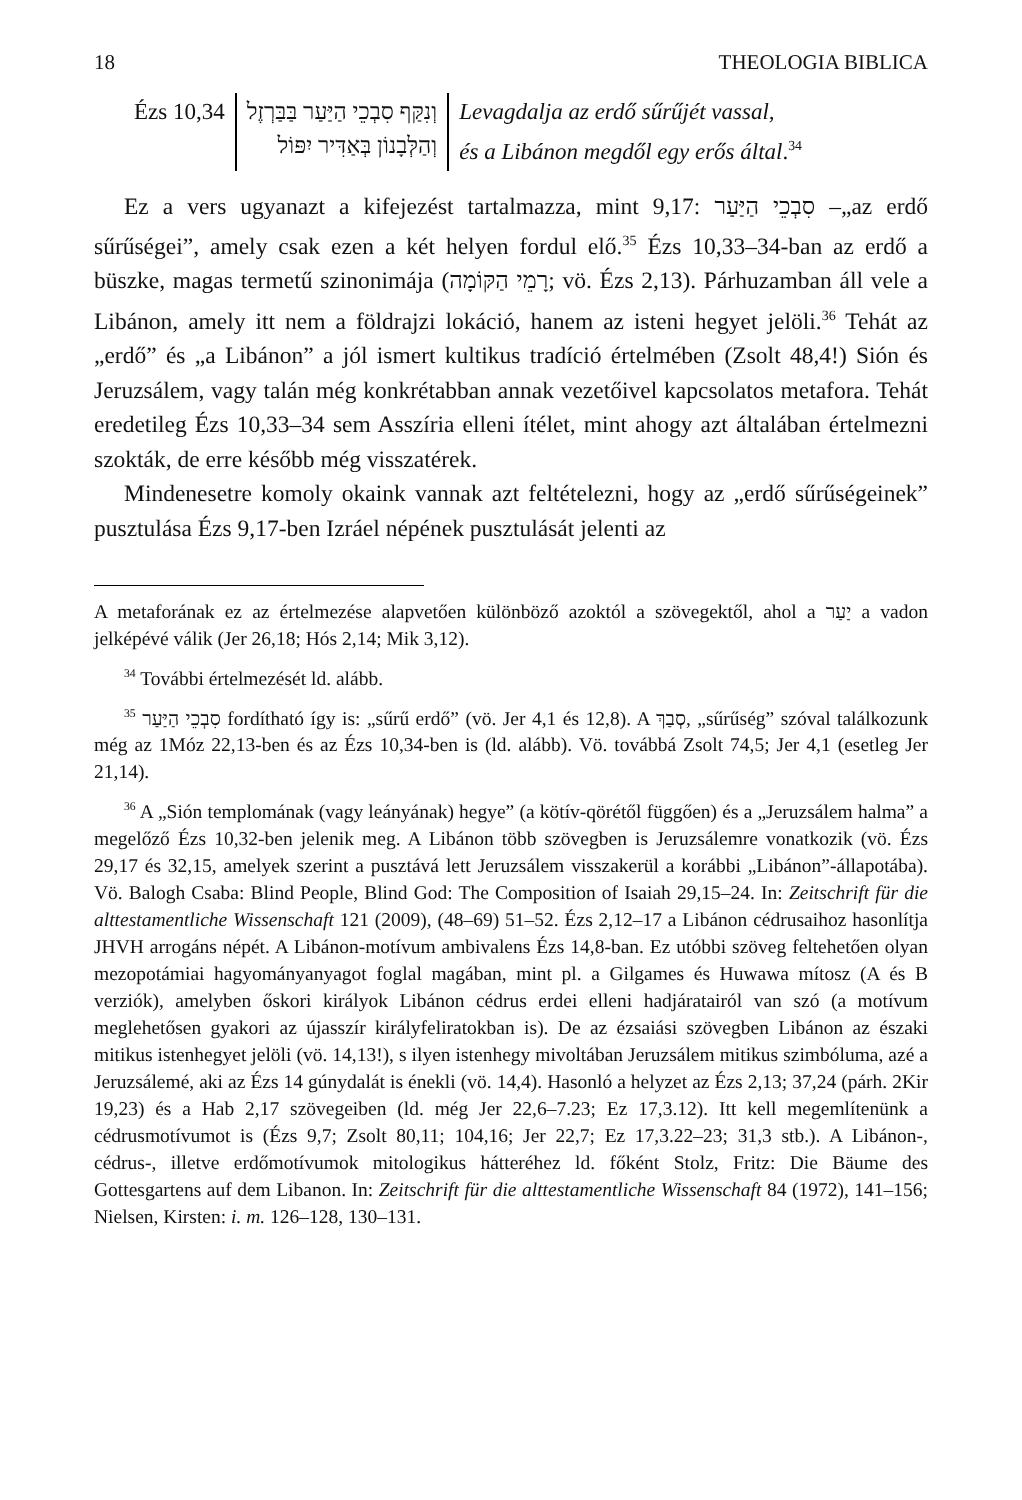18 THEOLOGIA BIBLICA
| Ézs 10,34 | וְנִקַּף סִבְכֵי הַיַּעַר בַּבַּרְזֶל וְהַלְּבָנוֹן בְּאַדִּיר יִפּוֹל | Levagdalja az erdő sűrűjét vassal, és a Libánon megdől egy erős által .<sup>34</sup> |
Ez a vers ugyanazt a kifejezést tartalmazza, mint 9,17: סִבְכֵי הַיַּעַר –„az erdő sűrűségei”, amely csak ezen a két helyen fordul elő.<sup>35</sup> Ézs 10,33–34-ban az erdő a büszke, magas termetű szinonimája (רָמֵי הַקּוֹמָה; vö. Ézs 2,13). Párhuzamban áll vele a Libánon, amely itt nem a földrajzi lokáció, hanem az isteni hegyet jelöli.<sup>36</sup> Tehát az „erdő” és „a Libánon” a jól ismert kultikus tradíció értelmében (Zsolt 48,4!) Sión és Jeruzsálem, vagy talán még konkrétabban annak vezetőivel kapcsolatos metafora. Tehát eredetileg Ézs 10,33–34 sem Asszíria elleni ítélet, mint ahogy azt általában értelmezni szokták, de erre később még visszatérek.
Mindenesetre komoly okaink vannak azt feltételezni, hogy az „erdő sűrűségeinek” pusztulása Ézs 9,17-ben Izráel népének pusztulását jelenti az
A metaforának ez az értelmezése alapvetően különböző azoktól a szövegektől, ahol a יַעַר a vadon jelképévé válik (Jer 26,18; Hós 2,14; Mik 3,12).
<sup>34</sup> További értelmezését ld. alább.
<sup>35</sup> סִבְכֵי הַיַּעַר fordítható így is: „sűrű erdő” (vö. Jer 4,1 és 12,8). A סְבַךְ, „sűrűség” szóval találkozunk még az 1Móz 22,13-ben és az Ézs 10,34-ben is (ld. alább). Vö. továbbá Zsolt 74,5; Jer 4,1 (esetleg Jer 21,14).
<sup>36</sup> A „Sión templomának (vagy leányának) hegye” (a kötív-qörétől függően) és a „Jeruzsálem halma” a megelőző Ézs 10,32-ben jelenik meg. A Libánon több szövegben is Jeruzsálemre vonatkozik (vö. Ézs 29,17 és 32,15, amelyek szerint a pusztává lett Jeruzsálem visszakerül a korábbi „Libánon”-állapotába). Vö. Balogh Csaba: Blind People, Blind God: The Composition of Isaiah 29,15–24. In: Zeitschrift für die alttestamentliche Wissenschaft 121 (2009), (48–69) 51–52. Ézs 2,12–17 a Libánon cédrusaihoz hasonlítja JHVH arrogáns népét. A Libánon-motívum ambivalens Ézs 14,8-ban. Ez utóbbi szöveg feltehetően olyan mezopotámiai hagyományanyagot foglal magában, mint pl. a Gilgames és Huwawa mítosz (A és B verziók), amelyben őskori királyok Libánon cédrus erdei elleni hadjáratairól van szó (a motívum meglehetősen gyakori az újasszír királyfeliratokban is). De az ézsaiási szövegben Libánon az északi mitikus istenhegyet jelöli (vö. 14,13!), s ilyen istenhegy mivoltában Jeruzsálem mitikus szimbóluma, azé a Jeruzsálemé, aki az Ézs 14 gúnydalát is énekli (vö. 14,4). Hasonló a helyzet az Ézs 2,13; 37,24 (párh. 2Kir 19,23) és a Hab 2,17 szövegeiben (ld. még Jer 22,6–7.23; Ez 17,3.12). Itt kell megemlítenünk a cédrusmotívumot is (Ézs 9,7; Zsolt 80,11; 104,16; Jer 22,7; Ez 17,3.22–23; 31,3 stb.). A Libánon-, cédrus-, illetve erdőmotívumok mitologikus hátteréhez ld. főként Stolz, Fritz: Die Bäume des Gottesgartens auf dem Libanon. In: Zeitschrift für die alttestamentliche Wissenschaft 84 (1972), 141–156; Nielsen, Kirsten: i. m. 126–128, 130–131.